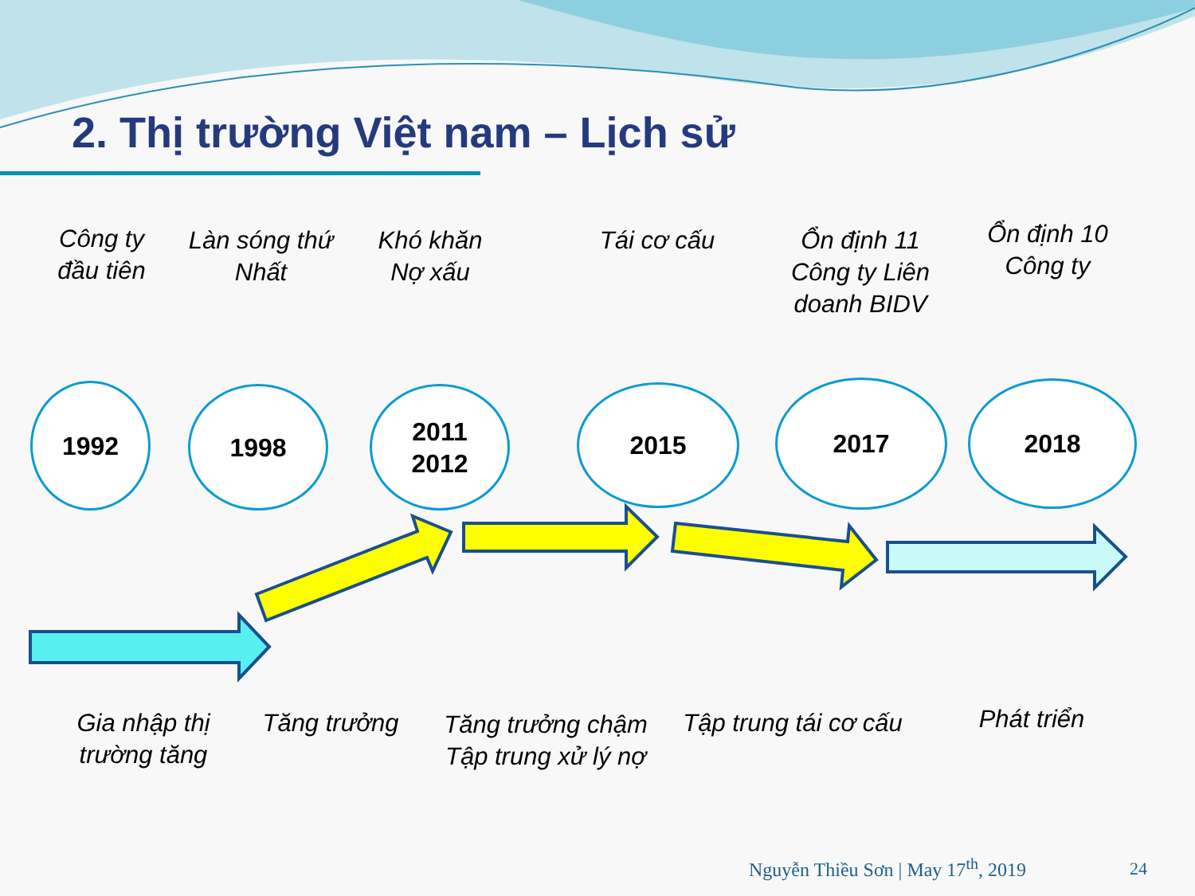2. Thị trường Việt nam – Lịch sử
Công ty đầu tiên
Làn sóng thứ Nhất
Khó khăn Nợ xấu
Tái cơ cấu
Ổn định 11 Công ty Liên doanh BIDV
Ổn định 10 Công ty
1992 1998
2011
2012
2015 2017 2018
Gia nhập thị trường tăng
Tăng trưởng
Tăng trưởng chậm Tập trung xử lý nợ
Tập trung tái cơ cấu
Phát triển
Nguyễn Thiều Sơn | May 17<sup>th</sup>, 2019
24